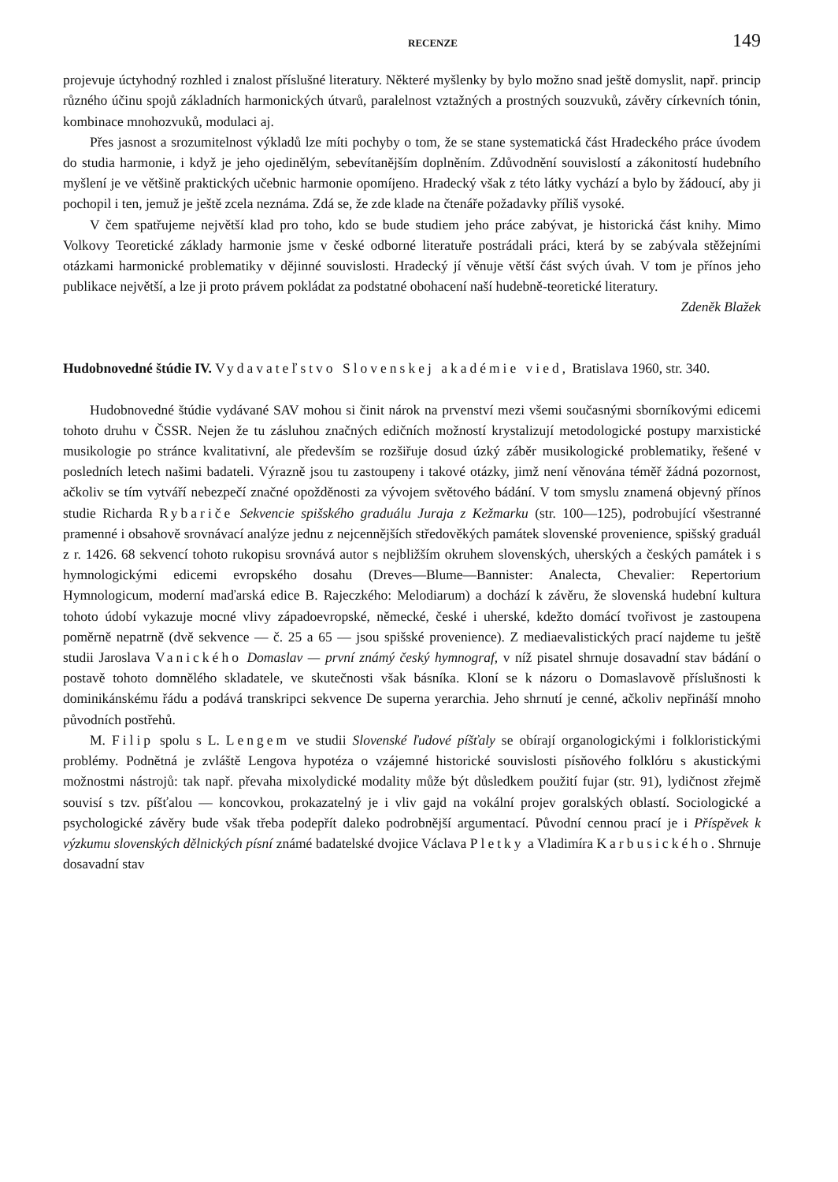RECENZE 149
projevuje úctyhodný rozhled i znalost příslušné literatury. Některé myšlenky by bylo možno snad ještě domyslit, např. princip různého účinu spojů základních harmonických útvarů, paralelnost vztažných a prostných souzvuků, závěry církevních tónin, kombinace mnohozvuků, modulaci aj.
Přes jasnost a srozumitelnost výkladů lze míti pochyby o tom, že se stane systematická část Hradeckého práce úvodem do studia harmonie, i když je jeho ojedinělým, sebevítanějším doplněním. Zdůvodnění souvislostí a zákonitostí hudebního myšlení je ve většině praktických učebnic harmonie opomíjeno. Hradecký však z této látky vychází a bylo by žádoucí, aby ji pochopil i ten, jemuž je ještě zcela neznáma. Zdá se, že zde klade na čtenáře požadavky příliš vysoké.
V čem spatřujeme největší klad pro toho, kdo se bude studiem jeho práce zabývat, je historická část knihy. Mimo Volkovy Teoretické základy harmonie jsme v české odborné literatuře postrádali práci, která by se zabývala stěžejními otázkami harmonické problematiky v dějinné souvislosti. Hradecký jí věnuje větší část svých úvah. V tom je přínos jeho publikace největší, a lze ji proto právem pokládat za podstatné obohacení naší hudebně-teoretické literatury. Zdeněk Blažek
Hudobnovedné štúdie IV. Vydavateľstvo Slovenskej akadémie vied, Bratislava 1960, str. 340.
Hudobnovedné štúdie vydávané SAV mohou si činit nárok na prvenství mezi všemi současnými sborníkovými edicemi tohoto druhu v ČSSR. Nejen že tu zásluhou značných edičních možností krystalizují metodologické postupy marxistické musikologie po stránce kvalitativní, ale především se rozšiřuje dosud úzký záběr musikologické problematiky, řešené v posledních letech našimi badateli. Výrazně jsou tu zastoupeny i takové otázky, jimž není věnována téměř žádná pozornost, ačkoliv se tím vytváří nebezpečí značné opožděnosti za vývojem světového bádání. V tom smyslu znamená objevný přínos studie Richarda Rybariče Sekvencie spišského graduálu Juraja z Kežmarku (str. 100—125), podrobující všestranné pramenné i obsahově srovnávací analýze jednu z nejcennějších středověkých památek slovenské provenience, spišský graduál z r. 1426. 68 sekvencí tohoto rukopisu srovnává autor s nejbližším okruhem slovenských, uherských a českých památek i s hymnologickými edicemi evropského dosahu (Dreves—Blume—Bannister: Analecta, Chevalier: Repertorium Hymnologicum, moderní maďarská edice B. Rajeczkého: Melodiarum) a dochází k závěru, že slovenská hudební kultura tohoto údobí vykazuje mocné vlivy západoevropské, německé, české i uherské, kdežto domácí tvořivost je zastoupena poměrně nepatrně (dvě sekvence — č. 25 a 65 — jsou spišské provenience). Z mediaevalistických prací najdeme tu ještě studii Jaroslava Vanického Domaslav — první známý český hymnograf, v níž pisatel shrnuje dosavadní stav bádání o postavě tohoto domnělého skladatele, ve skutečnosti však básníka. Kloní se k názoru o Domaslavově příslušnosti k dominikánskému řádu a podává transkripci sekvence De superna yerarchia. Jeho shrnutí je cenné, ačkoliv nepřináší mnoho původních postřehů.
M. Filip spolu s L. Lengem ve studii Slovenské ľudové píšťaly se obírají organologickými i folkloristickými problémy. Podnětná je zvláště Lengova hypotéza o vzájemné historické souvislosti písňového folklóru s akustickými možnostmi nástrojů: tak např. převaha mixolydické modality může být důsledkem použití fujar (str. 91), lydičnost zřejmě souvisí s tzv. píšťalou — koncovkou, prokazatelný je i vliv gajd na vokální projev goralských oblastí. Sociologické a psychologické závěry bude však třeba podepřít daleko podrobnější argumentací. Původní cennou prací je i Příspěvek k výzkumu slovenských dělnických písní známé badatelské dvojice Václava Pletky a Vladimíra Karbusického. Shrnuje dosavadní stav